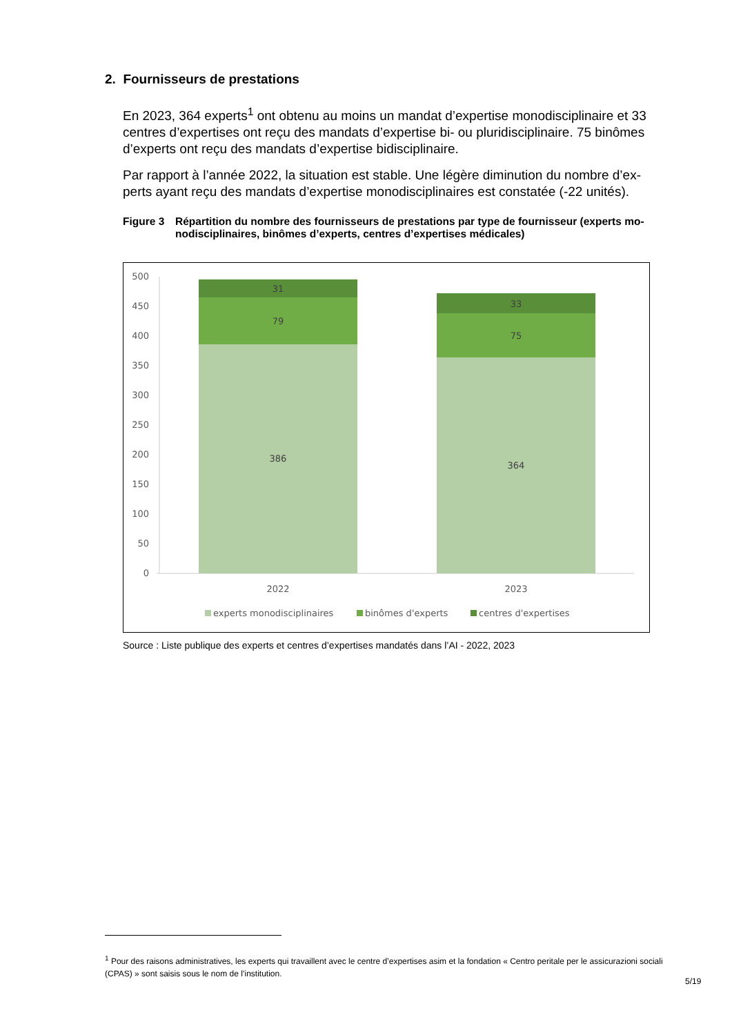2. Fournisseurs de prestations
En 2023, 364 experts<sup>1</sup> ont obtenu au moins un mandat d’expertise monodisciplinaire et 33 centres d’expertises ont reçu des mandats d’expertise bi- ou pluridisciplinaire. 75 binômes d’experts ont reçu des mandats d’expertise bidisciplinaire.
Par rapport à l’année 2022, la situation est stable. Une légère diminution du nombre d’ex-perts ayant reçu des mandats d’expertise monodisciplinaires est constatée (-22 unités).
Figure 3 Répartition du nombre des fournisseurs de prestations par type de fournisseur (experts mo-nodisciplinaires, binômes d’experts, centres d’expertises médicales)
500
450
400
350
300
250
200
150
100
50
0
31
79
386
33
75
364
2022
2023
experts monodisciplinaires
binômes d'experts
centres d'expertises
Source : Liste publique des experts et centres d’expertises mandatés dans l’AI - 2022, 2023
<sup>1</sup> Pour des raisons administratives, les experts qui travaillent avec le centre d’expertises asim et la fondation « Centro peritale per le assicurazioni sociali (CPAS) » sont saisis sous le nom de l’institution.
5/19